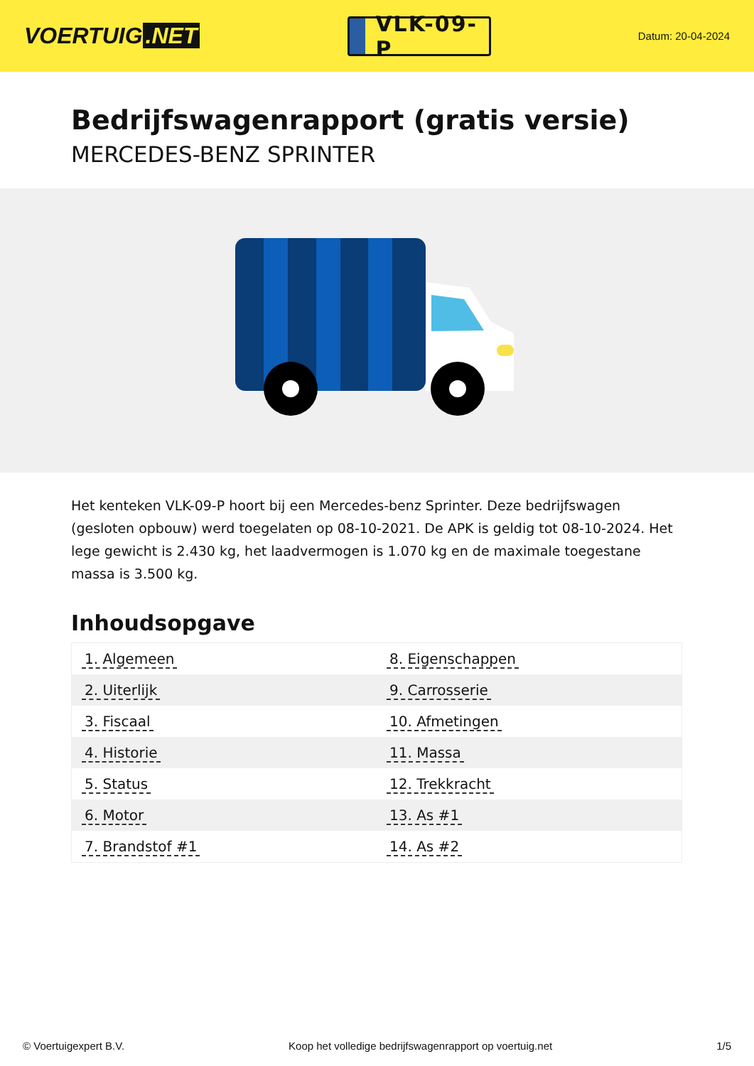VOERTUIG.NET
VLK-09-P
Datum: 20-04-2024
Bedrijfswagenrapport (gratis versie)
MERCEDES-BENZ SPRINTER
Het kenteken VLK-09-P hoort bij een Mercedes-benz Sprinter. Deze bedrijfswagen (gesloten opbouw) werd toegelaten op 08-10-2021. De APK is geldig tot 08-10-2024. Het lege gewicht is 2.430 kg, het laadvermogen is 1.070 kg en de maximale toegestane massa is 3.500 kg.
Inhoudsopgave
| 1. Algemeen | 8. Eigenschappen |
| 2. Uiterlijk | 9. Carrosserie |
| 3. Fiscaal | 10. Afmetingen |
| 4. Historie | 11. Massa |
| 5. Status | 12. Trekkracht |
| 6. Motor | 13. As #1 |
| 7. Brandstof #1 | 14. As #2 |
© Voertuigexpert B.V. Koop het volledige bedrijfswagenrapport op voertuig.net 1/5